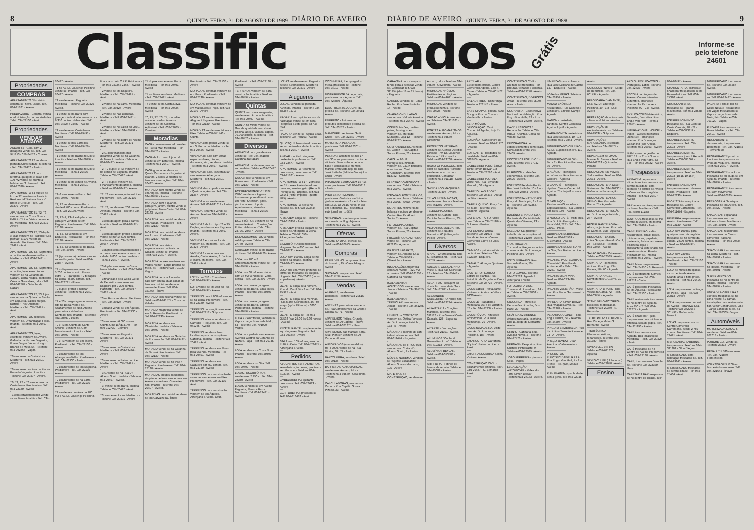8 QUINTA-FEIRA, 31 DE AGOSTO DE 1989 DIÁRIO DE AVEIRO
Classific
Propriedades
COMPRAS
APARTAMENTO / Escritório compra-se, novo, usado. Telf. 034-21261 - Aveiro
PREDIAVEIRO - Compra, venda e administração de propriedades. Telef. 034-22130 - Aveiro.
Propriedades
VENDAS Andares
ANDAR T2 - Gaia, com 2 garagens vende-se. Telf. 034-941213 / 076-24523 - Chaves
APARTAMENTO T2 vende-se perto da Universidade. Mediterra - Telf. 034-29426 - Aveiro
APARTAMENTO T3 com reforma, garagem e salão com 100 m2 vende-se pronto a habitar em S. Bernardo. Telf. 034-27390 - Aveiro
APARTAMENTO T4 duplex de luxo e T2 vendem-se frente à Residencial "Paloma Blanca". Brites e Creoulo - Telf. 034-27390 - Aveiro
APARTAMENTOS T1, T2, T3 vendem-se na Costa Nova - Edifício Típico. Vistas de mar e ria. Mediterra - telf. 034-29491 - Aveiro
APARTAMENTOS T2, T3 duplex e lojas vendem-se - Edifício "Las palmas" a 100 metros da Avenida. Mediterra - Telf. 034-29491 - Aveiro
APARTAMENTOS T2, T3 prontos a habitar vendem-se na Barra. Mediterra - Telf. 034-29491 - Aveiro
APARTAMENTOS T2, T3 prontos a habitar, lojas e escritórios vendem-se na Gafanha da Nazaré, Barra, Vagos. Imobiliária César e Gonçalves, Ld.a - Telf. 034-362781 - Gafanha da Nazaré
APARTAMENTOS T2, T3, lojas vendem-se na Quinta do Simão em Esgueira. Baixos preços. Edifício "Três Olhinhos". Mediterra - Tel. 034-29491 - Aveiro
APARTAMENTOS luxuosos, vendem-se. Urbanização Forca. Imabita - Telefone 034-20497 - Aveiro
APARTAMENTOS, lojas, escritório, vendem-se. Aveiro, Gafanha da Nazaré, Vagueira, Ílhavo, Vagos. Vepor - Largo Branco de Melo, 54 - Telefone 034-792365 - Vagos.
T0 vende-se na Costa Nova. Mediterra - Telf. 034-29491 - Aveiro
T0 vende-se pronto a habitar na Praia da Vagueira. Imabita - Telefone 034-20497 - Aveiro.
T0, T1, T2 e T3 vendem-se na Costa Nova. Prediaveiro - Telf. 034-22130 - Aveiro
T1 com estacionamento vende-se na Barra. Imabita - Telf. 034-20497 - Aveiro.
T1 na Av. Dr. Lourenço Peixinho vende-se. Imabita - Telf. 034-20497 - Aveiro
T1 vende-se em Esgueira. Mediterra - Telefone 034-29426 - Aveiro.
T1 vende-se na Barra com garagem individual e arrumos por 6.350 contos. Habinorte - Telf. 034-24726 / 24687 - Aveiro
T1 vende-se na Costa Nova. Mediterra - Telf. 034-29491 - Aveiro
T1 vende-se nas Barrocas. Mediterra - Telf. 034-29426 - Aveiro
T1 vende-se no Bairro do Liceu. Imabita - Telefone 034-20497 - Aveiro
T1 vende-se no Bairro do Liceu. Mediterra - Tel. 034-20426 - Aveiro
T1 vende-se no centro de Aveiro. Mediterra - Tel. 034-29491 - Aveiro
T1+1 vende-se na Barra. Telf. 034-29497 - Aveiro
T1, T2 vendem-se na Barra desde 6.700 contos. Prediaveiro - Telf. 034-22130 Aveiro
T1, T2+1, T3+1 e duplex com garagem vendem-se em Esgueira. Prediaveiro - Telf. 034-22130 - Aveiro
T1, T2, T3 vendem-se em Esgueira. Prediaveiro - Telf. 034-22130 - Aveiro
T1, T2, T3 vendem-se na Barra. Telf. 034-29497 - Aveiro
T2 (tipo vivenda) de luxo, vende-se em Esgueira. Telefone 034-22837 - Aveiro.
T2 + dispensa vende-se por 5.700 contos - centro Ílhavo, outro T2 + garagem + 2 terraços na Barra - 8.200 contos. Telf. 034-323721 - Ílhavo
T2 duplex pronto a habitar, vende-se. Telefone 034-20497 - Aveiro.
T2 e T3 com garagem e arrumos, sito na Barra, vende-se. Acabamentos de luxo. Antena parabólica e videofone. Contacte-nos. Imabita - Telefone 034-20497 - Aveiro.
T2 e T3 na Quinta de Santo António, vendem-se. Com financiamento. Imabita - Telef. 034-20497 - Aveiro
T2 e T3 vendem-se em Ílhavo. Prediaveiro - Tel. 034-22130 - Aveiro
T2 usado vende-se em Albergaria-a-Velha. Prediaveiro - Telf. 034-22130 - Aveiro
T2 usado vende-se em Esgueira. Prediaveiro - Tel. 034-22130 - Aveiro
T2 usado vende-se na Barra. Prediaveiro - Tel. 034-22130 - Aveiro
T2 vende-se com área de 100 m2 à Av. Dr. Lourenço Peixinho, financiado pelo C.P.P. Habinorte - Telf. 034-24726 / 24687 - Aveiro
T2 vende-se em Esgueira. Mediterra - Tel. 034-29491 - Aveiro
T2 vende-se na Barra. Mediterra - Telf. 034-29426 - Aveiro
T2 vende-se nas Barrocas. Mediterra - Telf. 034-29491 - Aveiro
T2 vende-se no Bairro do Liceu. Mediterra - Telef. 034-29491 - Aveiro
T2 vende-se no centro de Aveiro. Mediterra - Telf.034-29491 - Aveiro
T2+1 com financiamento garantido vende-se na Gafanha da Nazaré. Imabita - Telefone 034-20497 - Aveiro.
T2, T2 duplex e T3, vendem-se no centro de Esgueira. Imabita - Telefone 034-20497 - Aveiro
T2, T3 duplex vendem-se. Financiamento garantido. Imabita - Telefone 034-20497 - Aveiro
T2, T3 vendem-se junto ao Liceu. Prediaveiro - Telf. 034-22130 - Aveiro
T2, T3, vendem-se, 200 metros Avenida. Imabita - Telefone 034-20497 - Aveiro.
T3 com garagem para 2 carros. Imabita - Telefone 034-20497 - Aveiro.
T3 com garagem pronto a habitar vende-se por 16.500 contos. Habinorte - Telf. 034-24726 / 24687 - Aveiro
T3 duplex com estacionamento e arrumos, vende-se no centro da cidade. 9.800 contos. Imabita - Tel. 034-20497 - Aveiro.
T3 duplex vende-se na Costa Nova. Mediterra - Telf. 034-29426 - Aveiro
T3 financiado pela Caixa Geral de Depósitos vende-se em Esgueira por 7.200 contos. Habinorte - Telf. 034-24694 / 24687 - Aveiro
T3 na Barra vende-se. Mediterra - Telf. 034-29426 - Aveiro
T3 usado vende-se em Águeda. Prediaveiro - Tel. 034-22130 - Aveiro
T3 vende-se - 6.000 contos. Quinta Olho D'Água, A9 - Telf. 039-712739 - Coimbra
T3 vende-se em Esgueira. Mediterra - Tel. 034-29491 - Aveiro
T3 vende-se na Costa Nova. Mediterra - Telf. 034-29426 - Aveiro
T3 vende-se no Bairro do Liceu. Mediterra - Tel. 034-29491 - Aveiro
T3+1 vende-se na Rua Dr. Alberto Souto. Imabita - Telefone 034-20497 - Aveiro.
T3, vende-se na Barra. Imabita - Telefone 034-20497 - Aveiro.
T3, vende-se. Liceu. Mediterra - Telefone 034-29491 - Aveiro
T4 duplex vende-se na Barra. Mediterra - Telf. 034-29491 - Aveiro
T4 na Barra vende-se. Mediterra - Telf. 034-29491 - Aveiro
T4 vende-se na Costa Nova. Mediterra - Telf. 034-29426 - Aveiro
T0, T1, T2, T3, T4, moradias novas e usadas, terrenos vendem-se em Coimbra. Aplimóvel - Telf. 039-22635 - Coimbra
Moradias
CASA com mini-mercado vende-se - Beira Mar. Mediterra - Telf. 034-29426 - Aveiro
CASA de luxo com loja no r/c vende-se em Estarreja. Imabita - Telefone 034-20497 - Aveiro.
CASA grande vende-se na Quinta Carramona - Esgueira. 4 quartos, 2 salas, 2 quartos de banho e arrumações. Telf. 034-20432 - Aveiro
MORADIA com quintal vende-se em Angeja. Imabita - Telefone 034-20497 - Aveiro.
MORADIA com 4 quartos, garagem, jardim, quintal vende o próprio em Nova Cacia. Tel. 034-23163 - Aveiro
MORADIA com quintal vende-se em Aradas. Prediaveiro - Telf. 034-22130 - Aveiro
MORADIA com quintal vende-se em Azurva. Prediaveiro - Telf. 034-22130 - Aveiro
MORADIA com vistas espectaculares na Praia de Quiaios, vende-se. Imabita - Telef. 034-20497 - Aveiro.
MORADIA de luxo vende-se em Vagos. Vepor - Largo Branco de Melo, 54 - Telefone 034-791020 - Vagos.
MORADIA de r/c e 1.o andar, sala com lareira, duas casas de banho e quintal vende-se no centro de Ílhavo. Telf. 034-321664 - Ílhavo
MORADIA excepcional vende-se. Telefone 034-941574 - Costa do Valado.
MORADIA magnífica vende-se em S. Bernardo. Prediaveiro - Tel. 034-22130 - Aveiro
MORADIA vende-se em Oliveirinha. Imabita - Telefone 034-20497 - Aveiro.
MORADIA vende-se na Gafanha da Encarnação. Telf. 034-29497 - Aveiro
MORADIA vende-se na Gafanha da Nazaré. Prediaveiro - Telf. 034-22130 - Aveiro
MORADIA vende-se no Viso / Esgueira. Prediaveiro - Telf. 034-22130 - Aveiro
MORADIAS antigas, modernas, simples e de luxo, vendem-se em Aveiro e arredores. Contacte-nos. Imabita - Telefone 034-20497 - Aveiro.
MORADIAS com quintal vendem-se em Carvalheira / Ílhavo. Prediaveiro - Telf. 034-22130 - Aveiro
MORADIAS diversas vendem-se em Ílhavo. Prediaveiro - Telf. 034-22130 - Aveiro
MORADIAS diversas vendem-se em Mataduços e Paço. Telf. 034-22130 - Aveiro
MORADIAS vendem-se em Alagoas / Esgueira. Prediveiro - Telf. 034-22130 - Aveiro
MORADIAS vendem-se. Monte - Eixo. Telefone 034-941443 - Quintã
VIVENDA com pomar vende-se em S. Bernardo. Mediterra - Tel. 034-29426 - Aveiro
VIVENDA de luxo com vistas espectaculares, piscina, discoteca, etc., vende-se. Imabita - Telefone 034-20497 - Aveiro.
VIVENDA de luxo, espectacular vende-se em Albergaria. Mediterra - Telf. 034-29491 - Aveiro
VIVENDA desocupada vende-se - Queimado, Aradas. Telf.034-21287 - Aveiro
VIVENDA nova vende-se em Azurva. Telf. 034-931619 - Aveiro
VIVENDA, 4 frentes vende-se - Aradas. Telefone 034-24499 - Aveiro
VIVENDAS de luxo tipo T3 e T5 Duplex, vendem-se em Esgueira. Imabita - Telefone 034-20497 - Aveiro.
VIVENDAS em vários locais vendem-se. Mediterra - Telf. 034-29426 - Aveiro
VIVENDAS vendem-se em Anadia, Cacia, Aveiro, S. Jacinto e Ílhavo. Mediterra - Telf. 034-29491 - Aveiro
Terrenos
LOTE com 770 m2 vende-se. Telf. 034-29497 - Aveiro
LOTE vende-se em Alto do Rio. Telf. 034-29497 - Aveiro
TERRENO com 4.000 m2 vende-se na Barra. Prediaveiro - Telf. 034-22130 - Aveiro
TERRENO construção vende-se. Telf. 034-22212 - Solposto
TERRENO loteado vende-se no Carregal - Requeixo. Telf. 034-941265 - Aveiro
TERRENO vende-se bem localizado para construção na Gafanha. Imabita - Telefone 034-20497 - Aveiro.
TERRENO vende-se em Ílhavo para vivenda. Mediterra - Tel. 034-29491 - Aveiro
TERRENO vende-se em Saigueiro por 750 contos. Telf. 034-24720 - Aveiro
TERRENOS para construção de vivendas vendem-se em Eixo. Prediaveiro - Telf. 034-22130 - Aveiro
TERRENOS para construção vendem-se em Águeda, Albergaria-a-Velha, Ovar. Prediaveiro - Telf. 034-22130 - Aveiro
TERRENOS vendem-se para construção. Imabita - Telefone 034-20497 - Aveiro.
Quintas
QUINTA com casa em granito, vende-se em Arouca. Imabita - Tel. 034-20497 - Aveiro.
QUINTA no Minho vende-se. Grande qualidade com chalé, piscina, adega, vacaria, capela, 70.000 contos. Mediterra - Telf. 034-20426 - Aveiro
Diversos
ARMAZÉM com grande área vende-se. Telf. 034-361858 - Gafanha da Nazaré
ARMAZÉM na Variante, vende-se. Imabita - Telefone 034-20497 - Aveiro.
CASA e café vendem-se em Bonsucesso. Prediaveiro - Telf. 034-22130 - Aveiro
EMPREENDIMENTO "Pinne Cliffs" vende-se - Algarve. Luxuoso empreendimento com um Hotel Sheraton, golfe, piscina, acesso à praia. Apartamentos, vivendas. Mediterra - Tel. 034-29426 - Aveiro
ESCRITÓRIOS vendem-se no centro de Aveiro. Construções Editer. Habinorte - Tels. 034-24726 / 24687 - Aveiro
ESTACIONAMENTOS vendem-se/alugam-se. Telefone 034-27780 - Aveiro
GARAGEM vende-se no Bairro do Liceu. Tel. 034-24720 - Aveiro
LOJA com 100 m2 aproximadamente vende-se. Telf. 034-29497 - Aveiro
LOJA com 60 m2 e escritório com 35 m2 vendem-se. Zona central - Telf. 034-27390 - Aveiro
LOJA com cave e garagem vende-se na Barra. Boas áreas. Imabita - Telefone 034-20497 - Aveiro.
LOJA com cave e garagem, vende-se na Barra. Edifício Panorâmico. Imabita - Telefone 034-20497 - Aveiro
LOJA e 2 escritórios, vendem-se. Vepor - Largo Branco de Melo, 54 - Telefone 034-791020 - Vagos.
LOJA para padaria vende-se na Avenida Central da Gafanha da Nazaré. Faga - Telf. 034-20745 - Aveiro
LOJA vende-se na Costa Nova. Imabita - Telefone 034-20497 - Aveiro.
LOJA vende-se no Oita. Telf. 034-29497 - Aveiro
LOJAS / ESCRITÓRIOS vendem-se. 2.250 ct. Tel. 034-28340 - Aveiro
LOJAS vendem-se em Aveiro, Esgueira, Ílhavo e Barra. Mediterra - Tel. 034-29491 - Aveiro
LOJAS vendem-se em Esgueira desde 5.930 contos. Mediterra - Telefone 034-29491 - Aveiro
Alugueres
LOJAS, vendem-se perto da Avenida. Imabita - Telefone 034-20497 - Aveiro.
PADARIA com quintal e casa de habitação vende-se em Mira. Resposta a este jornal ao n.o 556
PADARIA vende-se. Águas Boas. Telefone 034-748163 - Aveiro
QUIOSQUE bem situado vende-se no centro da cidade. Imabita - Tel. 034-20497 - Aveiro
ANDAR mobilado aluga-se, preferência professoras. Telf. 034-23677 - Aveiro
APARTAMENTO / escritório precisa-se, novo / usado. Telf. 034-21261 - Aveiro
APARTAMENTO T1 / T2 precisa-se 15 meses Aveiro/arredores para eng.o estrangeiro (Renault Portuguesa). Urgente. Telf. 034-22141 (Hotel Imperial - quarto 405) - Aveiro
APARTAMENTO pequeno precisa-se. Telf. 034-323646 - Ílhavo
ARMAZÉM aluga-se. Telefone 034-313359 - Aveiro.
ARMAZÉM precisa alugam-se no centro de Albergaria-a-Velha. Telefone 034-521050 - Albergaria-a-Velha.
ESCRITÓRIO com mobiliário aluga-se. Tudo 850 contos. Telf. 034-20731 - Aveiro
LOJA com 100 m2 aluga-se no centro da cidade. Imabita - Telf. 034-20497 - Aveiro
LOJA sita em Aveiro pretende-se tomar de trespasse ou aluguer. Urgente. Telf. 034-26602 (horas expediente) - Aveiro
QUARTO aluga-se a homem. Rua do Carril, 54 - 1.o - Telf. 034-25927 - Aveiro
QUARTO aluga-se a meninas. Rua Mário Sacramento, 46 - r/c esq.o (após 19 horas) - 3800 Aveiro
QUARTO aluga-se. Tel. 034-25538 (das 24.00 às 9.30 horas) - Aveiro
RESTAURANTE completamente eq. aluga-se - Vagueira. Telf. 034-791846 - Aveiro
SALA com 109 m2 aluga-se no Edifício Delta. Telf. 034-521675 - Albergaria-a-Velha
Pedidos
AJUDANTES SERRALHEIROS, serralheiros, torneiros, precisam-se. Macocer - Telefone 034-312926 - Aveiro
CABELEIREIRA / ajudante precisa-se. Telf. 034-23623 - Aveiro
COSTUREIRAS precisam-se. Telf. 034-313428 - Aveiro
COZINHEIRA, 4 empregados mesa, precisam-se. Telefone 034-24017 - Aveiro.
DISTRIBUIDOR / A de jornais, precisa-se para Águeda. Telf. 034-623880 - Águeda
ELECTRICISTA, AJUDANTE, precisa-se. Telefone 034-26981 - Aveiro.
EMPREGO - Autovendas produtos alimentares precisa-se. Telf. 034-23528 - Aveiro
MANICURE precisa-se. Salão Cravo - Telf. 034-22242 - Aveiro
MOTORISTA PESADOS, precisa-se. Telf. 034-22301 - Aveiro
PESSOAS admitem-se dos 17 aos 30 anos para serviço activo e aliciante. Damos-lhe ordenado base + comissões e prémios. Marque entrevista hoje na Rua José Estêvão (Edifício Globo) 4.o andar - Aveiro
PRATICANTE ARMAZÉM 15 / 18 anos precisa-se. Telf. 034-25118 - Aveiro
PROFESSOR MONITOR precisa-se. Ginástica aeróbica, ginásio em Aveiro - 2.a e 5.a feira das 18.30 às 20.15 horas. Início em Setembro / 89. Resposta a este jornal ao n.o 555
SENHORAS / meninas precisam-se - venda catálogo bijuteria. Telefone 034-20731 - Aveiro.
Ofertas
MULHER A DIAS, oferece-se. Telefone 034-20673 - Aveiro.
Compras
PAPEL VELHO compra-se. Rua do Loureiro, 15 - Casa Adrego - Aveiro
SUCATAS compram-se. Telef. 034-311758 - Aveiro
Vendas
ALARMES, vendem-se. Dialarmes. Telefone 034-22515 - Aveiro.
ANTENAS parabólicas vendem-se. Rua Combatentes da Grande Guerra, 69-71 - Aveiro
APARELHOS Philips, Grundig, vendem-se. Al Capone - Ílhavo - Telefone 034-321875 - Ílhavo.
APARELHOS das marcas: Sony, Akai, Pioneer, vendem-se. Al Capone - Ílhavo
AUTORÁDIOS (com modelos) Hi-Fi 2000, vende-se na Rua Direita, 60 / 71 - Aveiro.
BARCO FIBRA, vende-se. Telef. 034-29135 - Aveiro.
BARREIRAS AUTOMÁTICAS, vendem-se. Armaro, Ld.a - Telefone 034-94589 - Oliveirinha - Aveiro.
CALCULADORAS, vendem-se. Canon - Rua Capitão Sousa Pizarro, 23 - Aveiro.
DIÁRIO DE AVEIRO QUINTA-FEIRA, 31 DE AGOSTO DE 1989 9
ados Grátis
Informe-se
pelo telefone
24601
CARAVANA com avançado tenda para 4 pessoas vende-se. Contactar Telf. 034-311254 (das 18 às 21 horas) - Esgueira
CARNES vendem-se - João Rocha. Rua José Estêvão, 16 - Aveiro
CHAPAS ONDULADAS vendem-se. Vidraria Almeida - Telefone 034-25474 - Aveiro
CISNES, faisões, pavões, patos, flamingos, etc., vendem-se. Mercado Municipal, Loja 12 - Telefone 034-29727 - Aveiro.
COMPUTADORES, vendem-se. Canon - Rua Capitão Sousa Pizarro, 23 - Aveiro.
CÃES de ÁGUA Portugueses, ninhada vendem-se, L.O.P. tatuados e vacinados. Canil D'Aeminium. Telefone 039-813922 - Coimbra
ELECTRODOMÉSTICOS vendem-se. Cidel - Telefone 034-25071 - Aveiro.
ESCADAS, FONTENÁRIOS, vendem-se. Arsac - Telefone 034-25095 - Arsac - Aveiro
ESTANTES minimercado, balança e outros vendem-se. Conta - Rua Dr. Alberto Souto, 2 - Aveiro.
FOTOCOPIADORES, vendem-se. Rua Capitão Sousa Pizarro, 23 - Aveiro.
FRIGORÍFICO CAMPISMO, vende-se. Telefone 034-622193 - Águeda.
GRADES LAGARTO, vendem-se. Armaro, Ld.a - Telefone 034-94589 - Oliveirinha - Aveiro.
INSTALAÇÕES frigorífica com 600 m3 frio + 220 m2 armazém. Telf. 034-361858 - Gafanha da Nazaré
ISOLAMENTOS ACÚSTICOS, vendem-se. Jercar - Telefone 034-361255 - Aveiro.
ISOLAMENTOS TERMOLAR, vendem-se. Jercar - Telefone 034-361255 - Aveiro.
LENTES de CONTACTO vendem-se. Óptica Fonseca - Av. Dr. Lourenço Peixinho, 173 - B - Aveiro
MÁQUINA e moinho de café industrial vendem-se. Telf. 034-311474 - Esgueira
MÁQUINAS de TRICOTAR, vendem-se. Corila - Dr. Alberto Souto, 2 - Aveiro.
MÓVEIS NOREMA, vendem-se "Agente Escaparate R. Alberto Soares Machado, 105 - Aveiro
MATERIAIS de CONSTRUÇÃO, vendem-se. Armaro, Ld.a - Telefone 034-94589 - Oliveirinha - Aveiro.
MINHOCAS / HÚMUS - Fertilizantes ecológicos. Telefone 034-44621 - Aveiro.
MINHOCAS vendem-se - produção húmus. Telefone 034-20325 - Aveiro.
ORGÃO e VIOLA, vendem-se. Telefone 034-311381 - Aveiro.
PORTAS AUTOMÁTISMOS, vendem-se. Armaro, Ld.a - Telefone 034-94589 - Oliveirinha
PRODUTOS NATURAIS, vendem-se. Centro Dietético Girassol - Av. Dr. Lourenço Peixinho, 179 - Loja E - Telefone 034-23768 - Aveiro
RÁDIO-GIRA DISCOS, com leitor de cassetes, "Silvano" vende-se, novo ou com pouco uso. Contactar: Telefone 034-911118 - Cacia - Aveiro.
SWEDA LOGIMÁQUINAS. Telefone 29406 - Aveiro.
TELAS BETUMINOSAS, vendem-se. Jercar - Telefone 034-361255 - Aveiro.
TELECOPIADORES, vendem-se. Canon - Rua Capitão Sousa Pizarro, 23 - Aveiro.
VELHARIAS MOLDARTIS, vendem-se. Rua dos Marnotos, 66 (à Praça do Peixe) - Aveiro.
Diversos
A NAU - Churrasqueira. Rua S. Sebastião, 95 - Telef. 034-27759 - Aveiro.
ADEGA S. GONÇALINHO. Visite-a. Rua das Salineiras, 28 - Telefone 034-25148 - Aveiro.
ALCATIFAS - lavagem ao domicílio. Lavandaria Sol - Telf. 034-27185 - Aveiro
ALEXANDRE CABELEIREIRO. Visite-nos. Telefone 034-29224 - Aveiro.
ALFAIATARIA - Criações Martinelli. Telefone 034-311528 - Rua General Costa Cascais, 124 - Esgueira - Aveiro
ALTARTE - Decorações. Telef. 034-21101 - Aveiro.
ALUMÍNIOS "Cunha & Guimarães, Ld.a", Telefone 034-312313 - Aveiro.
ALUMÍNIOS BEYLAR. Telefone 034-313508 - Aveiro.
ARTIFIBRA - Fabrico de barcos de recreio. Telefone 034-25009 - Aveiro.
ARTILAR - Electrodomésticos. Centro Comercial Agatha, Loja 4 - Cave - Telefone 034-601472 - Águeda.
BALAUSTRES - Esperança. Telefone 323142 - Ílhavo
BATE CHAPAS, pintura. Auto Songo - Rua do Crasto - Verdemilho - Aveiro.
BETA MÓVEIS-DECORAÇÃO. Centro Comercial Agatha, Loja 7 - Águeda.
BOLINÃO - Cabeleireiro de homens. Telefone 034-21176 - Aveiro.
BORDARTE - bordados de qualidade. Telefone 034-601653 - Águeda.
CABELEIREIRA ESTÉTICA - Torre Simon Bolivar, 1.o - Telefone 034-28220 - Aveiro
CABELEIREIRA OPALA - visite-nos. Rua Ferraz de Macedo, 60 - Águeda.
CAFÉ "O LAVRADOR". Telefone 034-24432 - Areias de Vilar - Aveiro
CAFÉ RIQUEXO. Praça 1.o de Maio - Telefone 034-623870 - Águeda.
CAFÉ SAGITÁRIO. Visite-nos. Telefone 034-751184 - Sobreiro - Bustos.
CAFETARIA Fábrica. Telefone 034-21002 - Rua Banda Amizade - Centro Comercial Bairro do Liceu - Aveiro.
CAMPOS - painéis artísticos cerâmicos. Telefone 034-312329 - Esgueira.
CANAL 7. Almoços / jantares - Águeda
CANTEIRO FLORIDO - Estufa de plantas. Rua Batalhão de Caçadores Dez - Telefone 034-24725 - Aveiro.
CASA Batista - restaurante. Visite-nos. Areias de Vilar - 3800 Aveiro
CASA LÉ - Sapataria / Mercearia. Av. 5 de Outubro, 52 - Tel. 034-22937 - Aveiro.
CASA PÓVOA - refeições económicas. Rua João Mendonça, 29 - Aveiro.
CASA da MADEIRA. Visite-nos. Av. Dr. Lourenço Peixinho, 183 - Aveiro.
CHARCUTARIA Garrafeira "Típica". Bairro do Liceu - Aveiro
CHURRASQUEIRA A Salina. Visite-a. Aveiro
CONSTRUÇÃO CIVIL - acabamentos pinturas. Telef. 034-29487 - S. Bernardo - Aveiro.
CONSTRUÇÃO CIVIL - aceitam-se propostas. Telf pinturas, telhados e caleiras. Telefone 034-21270 - Aveiro.
CONSTRUÇÃO, DIVERSOS. Arsac - Telefone 034-25095 - Arsac - Aveiro.
COOHABITA - Cooperativa Nacional de Habitação. Rua Eng.o Von Haffe, 29 - 1.o - Telefone 034-27360 - Aveiro.
DAVID / ESTOFOS / Reparação. Telefone 034-94803 - Quintãs, Costa do Valado, Aveiro.
DECORADORA de estabelecimentos comerciais. Consultas telefone 034-23469 - Aveiro.
DISCOTECA ESTÚDIO 1 - Oita. Telefone 034-27942 - Aveiro.
EL RINCON - refeições económicas. Telefone 034-24626 - Aveiro.
ESTETICISTA Maria Bonita. Rua José Estêvão, 10 - 1.o - Telef. 034-27844 - Aveiro.
ESTETICISTA NATIVIDADE. Praça do Município, 8 - 2.o - E - Telefone 034-623537 - Águeda.
EUGÉNIO BRANCO, LD.A - Gabinete de Contabilidade. Quinta das Oliveiras, 13 - Águeda.
EXECUTA-SE qualquer trabalho de construção civil. Telefone 034-21249 - Aveiro.
FIOS TRICOTAR - Tricomalha. Preços especiais - revenda. Av. Dr. Lourenço Peixinho, 380 - Aveiro
FOTO BEIRA-RIO. Rua Vasco da Gama, 70 - Águeda.
FOTO GOMES. Telefone 034-622283. Águeda / Albergaria-a-Velha
FOTOGRAFIA LINO. Travessa do Lavadouro, 14 - A - Telefone 034-28068 - Aveiro.
GIOCONDA - Móveis e Decorações. Rua Eng Von Haffe, 29 - Aveiro.
GRÁFICA AVEIRENSE - Artigos papelaria, escritório. Rua D. Jorge de Lencastre - Aveiro.
GRIN"S - Cafetaria. Rua Aviação Naval, 2 - Telefone 034-27473 - Aveiro.
HERNANI - Desportos. Rua Gustavo Pinto Basto, 9 - Telefone 034-23595 - Aveiro.
JOÃO FERREIRA - pinturas. Sósa - Vagos.
LEGALIZAÇÃO AUTOMÓVEL - Valxandra. Torre Simon Bolivar - Telefone 034-27183 - Aveiro.
LIMPEZAS - consulte-nos. Rua José Luciano de Castro, 147 - Esgueira - Aveiro.
LOJA das MEIAS. Telefone 034-22454 - Aveiro
MACAU EXÓTICO - restaurante. Rua Cabêdo e Lencastre, Edifício Campo - Águeda.
MANON - pastelaria, cafetaria. Centro Comercial Agatha, loja 8 - Águeda.
MARIA BONITA - esteticista. Rua José Estêvão, 10 - 1.o - Telefone 034-27844 - Aveiro.
MINIMERCADO CELEIRO - Av. Dr. Eugénio Ribeiro, 110 - Águeda.
MINIMERCADO FLOR - Torre 2 - Rua Aires Barbosa, 36 - Aveiro.
O ACÁCIO - Refeições económicas. Rua Fernando Caldeira - Águeda
O CANAPÉ - Refeições rápidas. Centro Comercial Agatha, 75 - Loja 8 - cave - Águeda
O JAGUNÇO - Restaurante/Snack-bar - Especialidades. Rua Cândido dos Reis, 159 - Aveiro
O NOSSO CAFÉ - visite-nos. Rua D. João Evangelista Lima Vidal, 227 - Telf. 034-22091 - Presa
OURIVESARIA BRANCO - Telefone 034-25524 - S.Bernardo - Aveiro
OURIVESARIA SAFIRA Av. da Oita, 24 - Bairro do Liceu - Aveiro
PADARIA / PASTELARIA "O Chocolate". Rua Banda Amizade, 48 - Telef. 034-26261 - Aveiro
PADARIA MICA-VINA - Telefone 034-623430 - Águeda
PADARIA VENEPÃO - Visite-nos. Rua Mário Sacramento - Aveiro.
PAPELARIA Simon Bolívar. Rua Aviação Naval, 51 - Telf. 034-22981 - Aveiro
PEIXARIA OUDINOT - Rua Eng. Oudinot, 68 - Telefone 034-24207 - Aveiro
PINGUIM ESMERALDA - fios tricot. Rua Tenente Resende, 24 - A - Aveiro.
PREÇO JOVEM - Jean Avenida - Cabeleireiro - Aveiro
PROJECTOS ELECTRICIDADE, R.I.T.A. Rua Eng.o Von Haff, 7 - 2.o Frente - Tel. (034) 26333 - Aveiro
PUBLIMAGEM - publicidade aérea geral. Tel. 034-22945 - Aveiro
QUIOSQUE "Neves" - Largo da República. Telf. 034-601797 - Águeda
RELOJOARIA DIAMANTE, Ld.a. Av. Dr. Lourenço Peixinho, 49 - 1.o - Dt.o - Aveiro
REPARAÇÃO de automoveis - Tavares & Isidro - Aradas
REPARAÇÃO de electrodomésticos - Telefone 034-29637 - Solposto
REPARAÇÕES MARCENARIA, executam-se. Telefone 034-28574 - Aveiro.
REPICAGEM de LIMAS - Manuel N. Santos - Telefone 034-941233 - Quinta do Picado
RESTAURAM-SE móveis. Todos estilos. Telefone 034-20674 - Aveiro.
RESTAURANTE "A Cave". Visite-nos. Tel. 034-362301 - Gafanha da Encarnação.
RESTAURANTE ARCO VELHO. Rua Vasco da Gama, 75 - Águeda
RESTAURANTE PINGÃO - Av. Dr. Lourenço Peixinho, 237 - Aveiro
RESTAURANTE ROMA - Almoços, jantares. Rua Luís de Camões, 108 - Águeda
RESTAURO TEXTEIS - Luísa Gaspar - Rua do Carril, 25 - 3.o Esq.o - Telefone 034-23464 - Aveiro
SALÃO ROMA - Cabeleireiro. Telefone 034-28589 - Aveiro.
SAPATARIA - consertos rápidos. Rua Eng. Júlio Portela, 58 - 60 - Águeda
SAPATARIA ANGEL - R. Combatentes G.Guerra, 21 - Aveiro
SAPATARIA BRASIL - Rua Vasco da Gama, 72 - Telef. 034-63757 - Águeda
STAND VELOMOTORES - bicicletas, motorizadas. Telefone 034-29359 - S. Bernardo
TALHO PEDRO ALBERTO - Rua Cónego Maio - S. Bernardo - Aveiro
TROITÉCNICA - Electrodomésticos, reparações. Telefone 034-321780 - Ílhavo
VÍCTOR das PELES. Telefone 034-621821 - Águeda
VIDEO-CLUBE (clube novo). Telefone 034-22040 - Aveiro.
Ensino
APOIO / EXPLICAÇÕES - Português / Latim. Telefone 034-22837 - Aveiro.
ESCOLA de Línguas de Aveiro - Cursos intensivo Setembro. Inscrições abertas. Av. Dr. Lourenço Peixinho, 92 - 2.o - Aveiro.
EXPLICAÇÕES Matemática, Desenho, Descritiva. Rua Eng.o Von Haff - Telf.034-22652 - Aveiro
INTERNATIONAL HOUSE - Inglês - Cursos intensivos - Julho/Set. - inscrições abertas. Rua Domingos Carrancho (aos Arcos). Telefone 034-26923 - Aveiro
IPAM: curso de gestão de MKT. 12.o / 11.o + 3 anos. Rua Eng.o Von Haffe, 43 - 3.o - Telf. 034-20322 - Aveiro
Trespasses
ARMAZÉM de produtos alimentares trespassa-se no centro da cidade, com clientela no distrito de Aveiro e Coimbra. Bom negócio. Imabita - Telf. 034-20497 - Aveiro
BAR americano trespassa-se na Barra. Mediterra - Telf. 034-29491 Aveiro
BOUTIQUE trespassa-se no centro de Aveiro. Mediterra - Telf. 034-29491 - Aveiro
CABELEIREIRO, cafés, restaurantes, snack-bares, minimercados, papelaria, pastelaria, florista, armazém, discoteca, lojas e croissanteria, café snack-bar e restaurante no Rossio, trespassam-se. Imabita - Telefone 034-20497 - Aveiro.
CAFÉ Mimo trespassa-se. Telf. 034-24950 - S. Bernardo
CAFÉ Restaurante Gomes trespassa-se. Tel. 034-911253 - Cacia
CAFÉ pastelaria trespassa-se em Águeda. Prediaveiro - Telf. 034-22130 - Aveiro
CAFÉ restaurante trespassa-se no centro de Águeda. Área 250 m2. Telf. 034-622277 - Águeda
CAFÉ snack-bar Tijuca trespassa-se com totoloto e totobola, sala de jogos. Telf. 034-911196 - Aveiro
CAFÉ trespassa-se em Águeda. Boa localização. Mediterra - Telef. 034-29426 - Aveiro.
CAFÉ trespassa-se no Centro de Aveiro. Prediaveiro - Telf. 034-22130 - Aveiro
CAFÉ, trespassa-se / vende-se. Telefone 034-323350 - Ílhavo.
CAFETARIA BAR trespassa-se no centro da cidade. Telf. 034-20497 - Aveiro
CHARCUTARIA, licoraria e snack-bar trespassam-se no Bairro do Liceu. Telf. 034-27390 - Aveiro
CROISSANTERIA, trespassa-se - grande movimento. Telf. 034-28538 - Aveiro
ESTABELECIMENTO trespassa-se. Rua General Costa Cascais, 20 - 22 - Telefone 034-313811 - Esgueira.
ESTABELECIMENTO trespassa-se. Telf. 034-22573 - Aveiro
ESTABELECIMENTO, trespassa-se junto à Renault. Telefone 034-311664 - Aveiro.
ESTABELECIMENTO, trespassa-se. Telefone 034-22573 (18,15-19,15 H) - Aveiro
ESTABELECIMENTOS trespassam-se em diversos locais. Prediaveiro - Telf. 034-22130 - Aveiro
FLORISTA toda equipada trespassa-se. Centro Comercial Carramona - Telf. 034-311474 - Esgueira
FRUTARIA trespassa-se em Aveiro. Prediaveiro - Telf. 034-22130 - Aveiro
LOJA com 100 m2 para qualquer ramo de negócio trespassa-se no centro da cidade. 2.500 contos. Imabita - Telefone 034-20497 - Aveiro.
LOJA com 230 m2 trespassa-se em Aveiro. Prediaveiro - Telf. 034-22130 - Aveiro
LOJA de móveis trespassa-se no centro de Aveiro. Grande área a bom preço. Mediterra - Telf. 034-29426 - Aveiro
LOJA trespassa-se na Praça do Peixe. Faga - Tel. 034-20813 - Aveiro
LOJA trespassa-se no centro de Aveiro. Terranova, Lda. - Telefone 034-362268 / 361492 - Gafanha da Nazaré.
LOJAS trespassam-se no Centro Comercial Carramona, desde 2.750 contos. Mediterra - Telf. 034-29491 - Aveiro
MERCEARIA / TABERNA, trespassa-se. Telefone 034-311301 - Olho D'Água
MINIMERCADO com habitação trespassa-se. Telf. 034-29141 - Aveiro
MINIMERCADO trespassa-se centro cidade. Telf. 034-25464 - Aveiro
MINIMERCADO trespassa-se. Telefone 034-28286 - Aveiro.
MINIMERCADO trespassa-se. Telf. 034-29497 - Aveiro
PADARIA e snack-bar na Costa Nova e Restaurante em Vagos trespassam-se. Vepor - Largo Branco de Melo, 54 - Telefone 034-791020 - Vagos.
PIZZARIA trespassa-se na Barra. Mediterra - Tel. 034-29491 - Aveiro
RESTAURANTE churrascaria, trespassa-se. Bom preço. Telf. 034-721884 - Fermentelos
RESTAURANTE pronto a funcionar trespassa-se na Praia da Vagueira. Imabita - Telef. 034-20497 - Aveiro.
RESTAURANTE snack-bar trespassa-se ou aluga-se em Águeda. Imabita - Telefone 034-20497 - Aveiro.
RESTAURANTE, trespassa-se. Bom movimento. Telefone 034-20285 - Aveiro.
RETROSARIA / boutique trespassa-se em Aveiro. Telf. 034-24322 - Aveiro
SNACK-BAR esplanada trespassa-se em zona balnear - Barra. Mediterra - Telf. 034-29491 - Aveiro
SNACK-BAR restaurante trespassa-se no Centro comercial Riaplano. Mediterra - Telf. 034-29426 - Aveiro
SNACK-BAR trespassa-se na Barra. Mediterra - Telf. 034-29491 - Aveiro
SNACK-BAR trespassa-se no Rossio. Mediterra - Telf. 034-29491 - Aveiro
SUPERMERCADO trespassa-se no centro da cidade. Imabita - Telefone 034-20497 - Aveiro.
UNIDADE HOTELEIRA 3 estrelas, trespassa-se na zona Aveiro. 42 camas, instalações para restaurante-bar. Vepor Construções, Ld.a - Largo Banco de Melo, 54 - Telf. 034-792365 - Vagos
Automóveis
MOTORIZADA CASAL 5, vende-se. Telefone 034-622618 - Aveiro.
PORCHE 914, vende-se. Telefone 23313 - Aveiro
RENAULT 5 / 80 vende-se. Telf. 034-721859 - Fermentelos
VOLKSWAGEN 1200 em bom estado vende-se. Telf. 034-321664 - Ílhavo